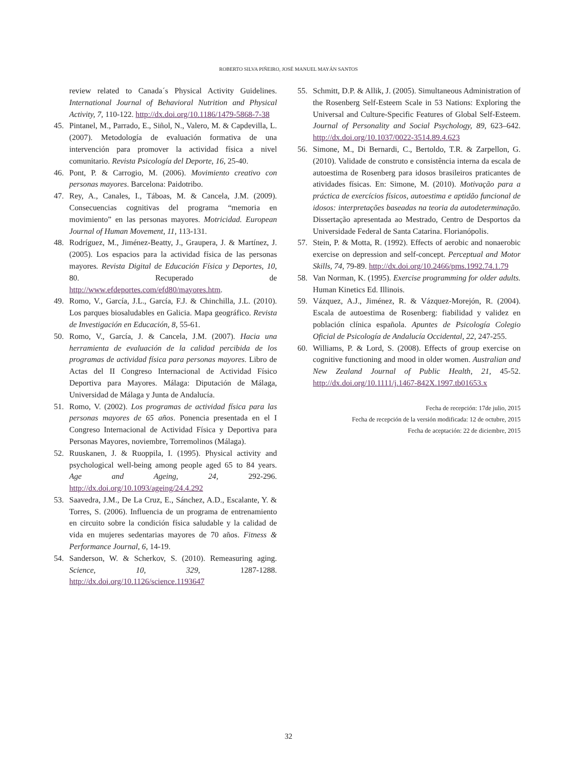ROBERTO SILVA PIÑEIRO, JOSÉ MANUEL MAYÁN SANTOS
review related to Canada´s Physical Activity Guidelines. International Journal of Behavioral Nutrition and Physical Activity, 7, 110-122. http://dx.doi.org/10.1186/1479-5868-7-38
45. Pintanel, M., Parrado, E., Siñol, N., Valero, M. & Capdevilla, L. (2007). Metodología de evaluación formativa de una intervención para promover la actividad física a nivel comunitario. Revista Psicología del Deporte, 16, 25-40.
46. Pont, P. & Carrogio, M. (2006). Movimiento creativo con personas mayores. Barcelona: Paidotribo.
47. Rey, A., Canales, I., Táboas, M. & Cancela, J.M. (2009). Consecuencias cognitivas del programa “memoria en movimiento” en las personas mayores. Motricidad. European Journal of Human Movement, 11, 113-131.
48. Rodríguez, M., Jiménez-Beatty, J., Graupera, J. & Martínez, J. (2005). Los espacios para la actividad física de las personas mayores. Revista Digital de Educación Física y Deportes, 10, 80. Recuperado de http://www.efdeportes.com/efd80/mayores.htm.
49. Romo, V., García, J.L., García, F.J. & Chinchilla, J.L. (2010). Los parques biosaludables en Galicia. Mapa geográfico. Revista de Investigación en Educación, 8, 55-61.
50. Romo, V., García, J. & Cancela, J.M. (2007). Hacia una herramienta de evaluación de la calidad percibida de los programas de actividad física para personas mayores. Libro de Actas del II Congreso Internacional de Actividad Físico Deportiva para Mayores. Málaga: Diputación de Málaga, Universidad de Málaga y Junta de Andalucía.
51. Romo, V. (2002). Los programas de actividad física para las personas mayores de 65 años. Ponencia presentada en el I Congreso Internacional de Actividad Física y Deportiva para Personas Mayores, noviembre, Torremolinos (Málaga).
52. Ruuskanen, J. & Ruoppila, I. (1995). Physical activity and psychological well-being among people aged 65 to 84 years. Age and Ageing, 24, 292-296. http://dx.doi.org/10.1093/ageing/24.4.292
53. Saavedra, J.M., De La Cruz, E., Sánchez, A.D., Escalante, Y. & Torres, S. (2006). Influencia de un programa de entrenamiento en circuito sobre la condición física saludable y la calidad de vida en mujeres sedentarias mayores de 70 años. Fitness & Performance Journal, 6, 14-19.
54. Sanderson, W. & Scherkov, S. (2010). Remeasuring aging. Science, 10, 329, 1287-1288. http://dx.doi.org/10.1126/science.1193647
55. Schmitt, D.P. & Allik, J. (2005). Simultaneous Administration of the Rosenberg Self-Esteem Scale in 53 Nations: Exploring the Universal and Culture-Specific Features of Global Self-Esteem. Journal of Personality and Social Psychology, 89, 623–642. http://dx.doi.org/10.1037/0022-3514.89.4.623
56. Simone, M., Di Bernardi, C., Bertoldo, T.R. & Zarpellon, G. (2010). Validade de construto e consistência interna da escala de autoestima de Rosenberg para idosos brasileiros praticantes de atividades físicas. En: Simone, M. (2010). Motivação para a práctica de exercícios físicos, autoestima e aptidão funcional de idosos: interpretações baseadas na teoria da autodeterminação. Dissertação apresentada ao Mestrado, Centro de Desportos da Universidade Federal de Santa Catarina. Florianópolis.
57. Stein, P. & Motta, R. (1992). Effects of aerobic and nonaerobic exercise on depression and self-concept. Perceptual and Motor Skills, 74, 79-89. http://dx.doi.org/10.2466/pms.1992.74.1.79
58. Van Norman, K. (1995). Exercise programming for older adults. Human Kinetics Ed. Illinois.
59. Vázquez, A.J., Jiménez, R. & Vázquez-Morejón, R. (2004). Escala de autoestima de Rosenberg: fiabilidad y validez en población clínica española. Apuntes de Psicología Colegio Oficial de Psicología de Andalucía Occidental, 22, 247-255.
60. Williams, P. & Lord, S. (2008). Effects of group exercise on cognitive functioning and mood in older women. Australian and New Zealand Journal of Public Health, 21, 45-52. http://dx.doi.org/10.1111/j.1467-842X.1997.tb01653.x
Fecha de recepción: 17de julio, 2015
Fecha de recepción de la versión modificada: 12 de octubre, 2015
Fecha de aceptación: 22 de diciembre, 2015
32